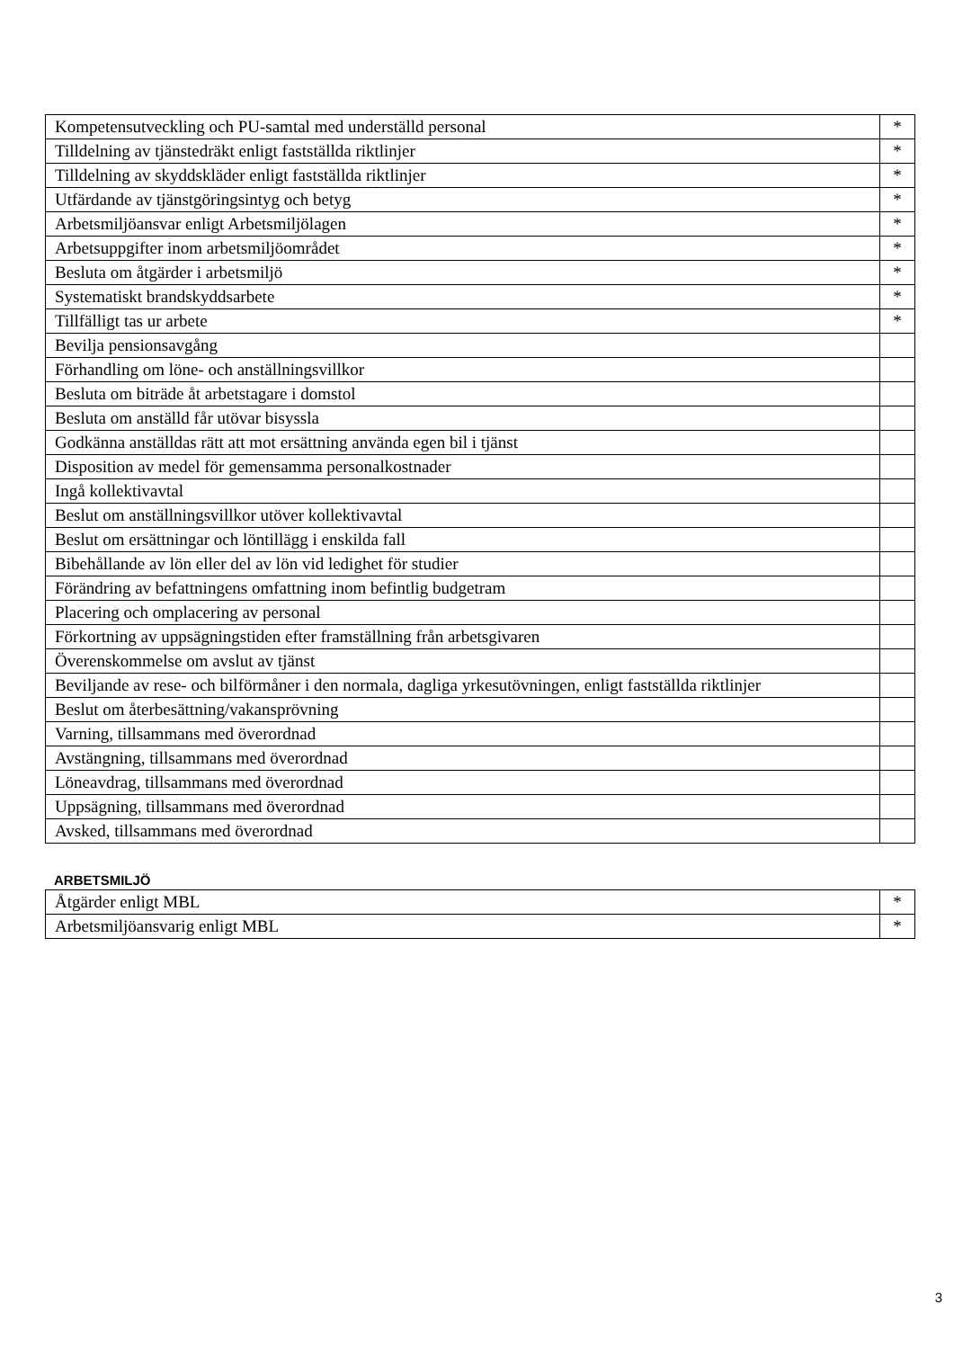| Kompetensutveckling och PU-samtal med underställd personal | * |
| Tilldelning av tjänstedräkt enligt fastställda riktlinjer | * |
| Tilldelning av skyddskläder enligt fastställda riktlinjer | * |
| Utfärdande av tjänstgöringsintyg och betyg | * |
| Arbetsmiljöansvar enligt Arbetsmiljölagen | * |
| Arbetsuppgifter inom arbetsmiljöområdet | * |
| Besluta om åtgärder i arbetsmiljö | * |
| Systematiskt brandskyddsarbete | * |
| Tillfälligt tas ur arbete | * |
| Bevilja pensionsavgång | |
| Förhandling om löne- och anställningsvillkor | |
| Besluta om biträde åt arbetstagare i domstol | |
| Besluta om anställd får utövar bisyssla | |
| Godkänna anställdas rätt att mot ersättning använda egen bil i tjänst | |
| Disposition av medel för gemensamma personalkostnader | |
| Ingå kollektivavtal | |
| Beslut om anställningsvillkor utöver kollektivavtal | |
| Beslut om ersättningar och löntillägg i enskilda fall | |
| Bibehållande av lön eller del av lön vid ledighet för studier | |
| Förändring av befattningens omfattning inom befintlig budgetram | |
| Placering och omplacering av personal | |
| Förkortning av uppsägningstiden efter framställning från arbetsgivaren | |
| Överenskommelse om avslut av tjänst | |
| Beviljande av rese- och bilförmåner i den normala, dagliga yrkesutövningen, enligt fastställda riktlinjer | |
| Beslut om återbesättning/vakansprövning | |
| Varning, tillsammans med överordnad | |
| Avstängning, tillsammans med överordnad | |
| Löneavdrag, tillsammans med överordnad | |
| Uppsägning, tillsammans med överordnad | |
| Avsked, tillsammans med överordnad | |
ARBETSMILJÖ
| Åtgärder enligt MBL | * |
| Arbetsmiljöansvarig enligt MBL | * |
3